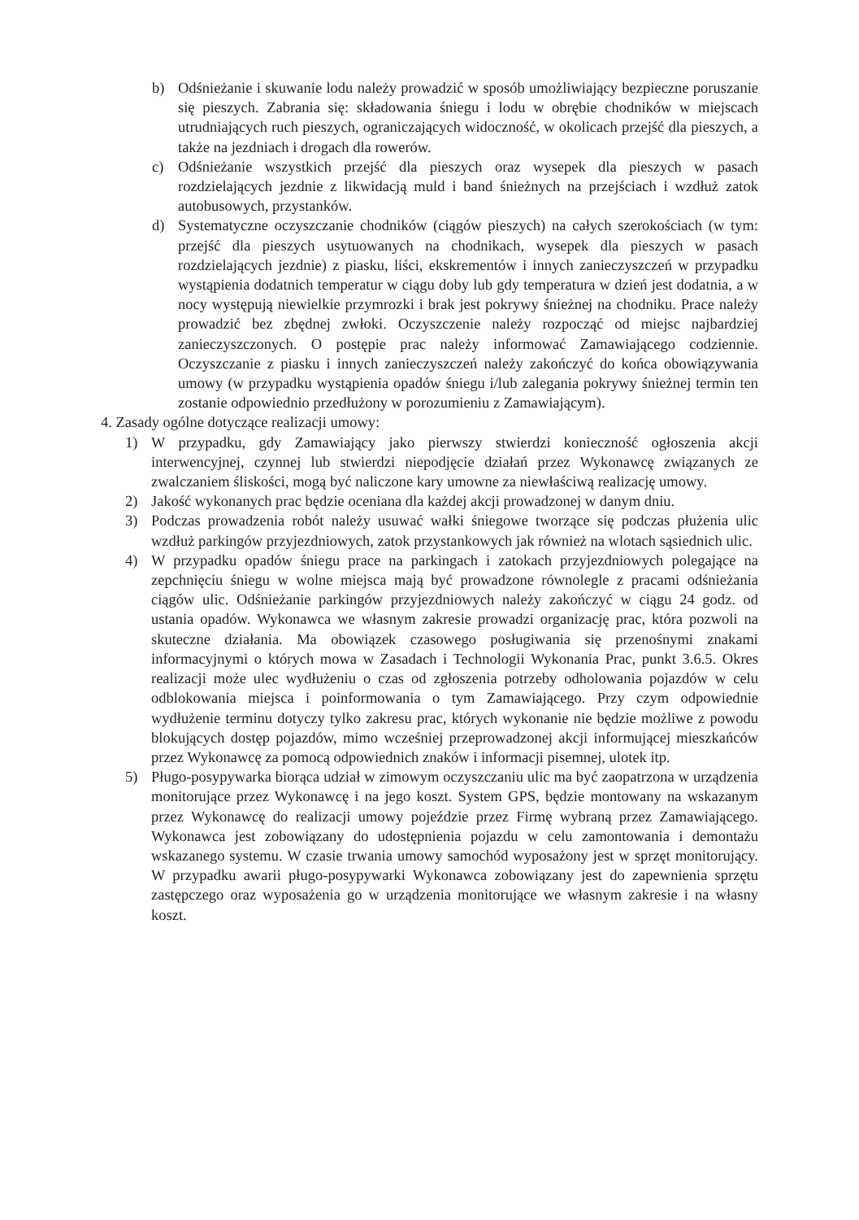b) Odśnieżanie i skuwanie lodu należy prowadzić w sposób umożliwiający bezpieczne poruszanie się pieszych. Zabrania się: składowania śniegu i lodu w obrębie chodników w miejscach utrudniających ruch pieszych, ograniczających widoczność, w okolicach przejść dla pieszych, a także na jezdniach i drogach dla rowerów.
c) Odśnieżanie wszystkich przejść dla pieszych oraz wysepek dla pieszych w pasach rozdzielających jezdnie z likwidacją muld i band śnieżnych na przejściach i wzdłuż zatok autobusowych, przystanków.
d) Systematyczne oczyszczanie chodników (ciągów pieszych) na całych szerokościach (w tym: przejść dla pieszych usytuowanych na chodnikach, wysepek dla pieszych w pasach rozdzielających jezdnie) z piasku, liści, ekskrementów i innych zanieczyszczeń w przypadku wystąpienia dodatnich temperatur w ciągu doby lub gdy temperatura w dzień jest dodatnia, a w nocy występują niewielkie przymrozki i brak jest pokrywy śnieżnej na chodniku. Prace należy prowadzić bez zbędnej zwłoki. Oczyszczenie należy rozpocząć od miejsc najbardziej zanieczyszczonych. O postępie prac należy informować Zamawiającego codziennie. Oczyszczanie z piasku i innych zanieczyszczeń należy zakończyć do końca obowiązywania umowy (w przypadku wystąpienia opadów śniegu i/lub zalegania pokrywy śnieżnej termin ten zostanie odpowiednio przedłużony w porozumieniu z Zamawiającym).
4. Zasady ogólne dotyczące realizacji umowy:
1) W przypadku, gdy Zamawiający jako pierwszy stwierdzi konieczność ogłoszenia akcji interwencyjnej, czynnej lub stwierdzi niepodjęcie działań przez Wykonawcę związanych ze zwalczaniem śliskości, mogą być naliczone kary umowne za niewłaściwą realizację umowy.
2) Jakość wykonanych prac będzie oceniana dla każdej akcji prowadzonej w danym dniu.
3) Podczas prowadzenia robót należy usuwać wałki śniegowe tworzące się podczas płużenia ulic wzdłuż parkingów przyjezdniowych, zatok przystankowych jak również na wlotach sąsiednich ulic.
4) W przypadku opadów śniegu prace na parkingach i zatokach przyjezdniowych polegające na zepchnięciu śniegu w wolne miejsca mają być prowadzone równolegle z pracami odśnieżania ciągów ulic. Odśnieżanie parkingów przyjezdniowych należy zakończyć w ciągu 24 godz. od ustania opadów. Wykonawca we własnym zakresie prowadzi organizację prac, która pozwoli na skuteczne działania. Ma obowiązek czasowego posługiwania się przenośnymi znakami informacyjnymi o których mowa w Zasadach i Technologii Wykonania Prac, punkt 3.6.5. Okres realizacji może ulec wydłużeniu o czas od zgłoszenia potrzeby odholowania pojazdów w celu odblokowania miejsca i poinformowania o tym Zamawiającego. Przy czym odpowiednie wydłużenie terminu dotyczy tylko zakresu prac, których wykonanie nie będzie możliwe z powodu blokujących dostęp pojazdów, mimo wcześniej przeprowadzonej akcji informującej mieszkańców przez Wykonawcę za pomocą odpowiednich znaków i informacji pisemnej, ulotek itp.
5) Pługo-posypywarka biorąca udział w zimowym oczyszczaniu ulic ma być zaopatrzona w urządzenia monitorujące przez Wykonawcę i na jego koszt. System GPS, będzie montowany na wskazanym przez Wykonawcę do realizacji umowy pojeździe przez Firmę wybraną przez Zamawiającego. Wykonawca jest zobowiązany do udostępnienia pojazdu w celu zamontowania i demontażu wskazanego systemu. W czasie trwania umowy samochód wyposażony jest w sprzęt monitorujący. W przypadku awarii pługo-posypywarki Wykonawca zobowiązany jest do zapewnienia sprzętu zastępczego oraz wyposażenia go w urządzenia monitorujące we własnym zakresie i na własny koszt.